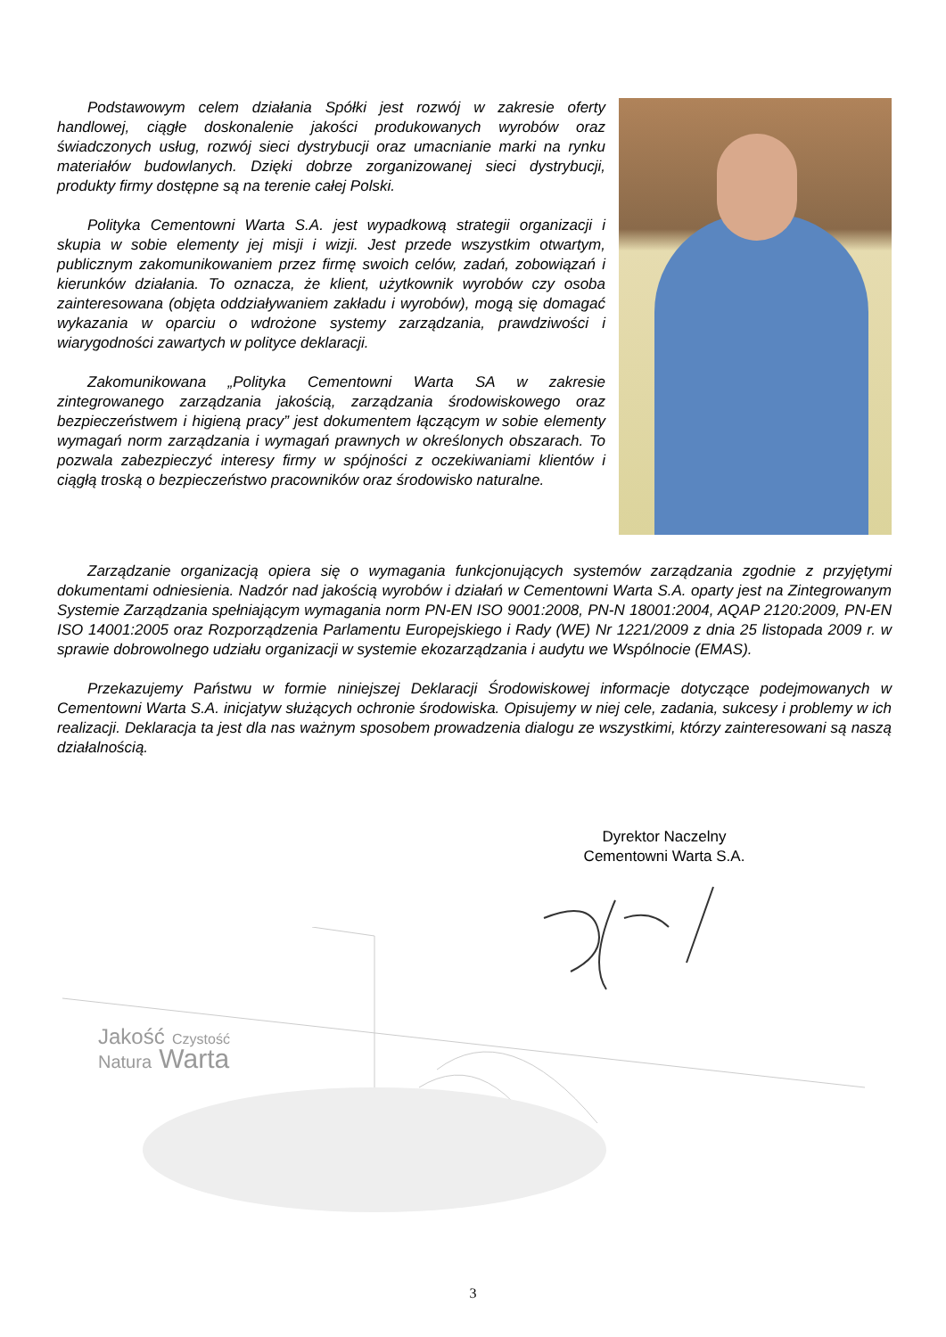Podstawowym celem działania Spółki jest rozwój w zakresie oferty handlowej, ciągłe doskonalenie jakości produkowanych wyrobów oraz świadczonych usług, rozwój sieci dystrybucji oraz umacnianie marki na rynku materiałów budowlanych. Dzięki dobrze zorganizowanej sieci dystrybucji, produkty firmy dostępne są na terenie całej Polski.
Polityka Cementowni Warta S.A. jest wypadkową strategii organizacji i skupia w sobie elementy jej misji i wizji. Jest przede wszystkim otwartym, publicznym zakomunikowaniem przez firmę swoich celów, zadań, zobowiązań i kierunków działania. To oznacza, że klient, użytkownik wyrobów czy osoba zainteresowana (objęta oddziaływaniem zakładu i wyrobów), mogą się domagać wykazania w oparciu o wdrożone systemy zarządzania, prawdziwości i wiarygodności zawartych w polityce deklaracji.
Zakomunikowana „Polityka Cementowni Warta SA w zakresie zintegrowanego zarządzania jakością, zarządzania środowiskowego oraz bezpieczeństwem i higieną pracy” jest dokumentem łączącym w sobie elementy wymagań norm zarządzania i wymagań prawnych w określonych obszarach. To pozwala zabezpieczyć interesy firmy w spójności z oczekiwaniami klientów i ciągłą troską o bezpieczeństwo pracowników oraz środowisko naturalne.
Zarządzanie organizacją opiera się o wymagania funkcjonujących systemów zarządzania zgodnie z przyjętymi dokumentami odniesienia. Nadzór nad jakością wyrobów i działań w Cementowni Warta S.A. oparty jest na Zintegrowanym Systemie Zarządzania spełniającym wymagania norm PN-EN ISO 9001:2008, PN-N 18001:2004, AQAP 2120:2009, PN-EN ISO 14001:2005 oraz Rozporządzenia Parlamentu Europejskiego i Rady (WE) Nr 1221/2009 z dnia 25 listopada 2009 r. w sprawie dobrowolnego udziału organizacji w systemie ekozarządzania i audytu we Wspólnocie (EMAS).
Przekazujemy Państwu w formie niniejszej Deklaracji Środowiskowej informacje dotyczące podejmowanych w Cementowni Warta S.A. inicjatyw służących ochronie środowiska. Opisujemy w niej cele, zadania, sukcesy i problemy w ich realizacji. Deklaracja ta jest dla nas ważnym sposobem prowadzenia dialogu ze wszystkimi, którzy zainteresowani są naszą działalnością.
Dyrektor Naczelny
Cementowni Warta S.A.
Jakość Czystość
Natura Warta
3